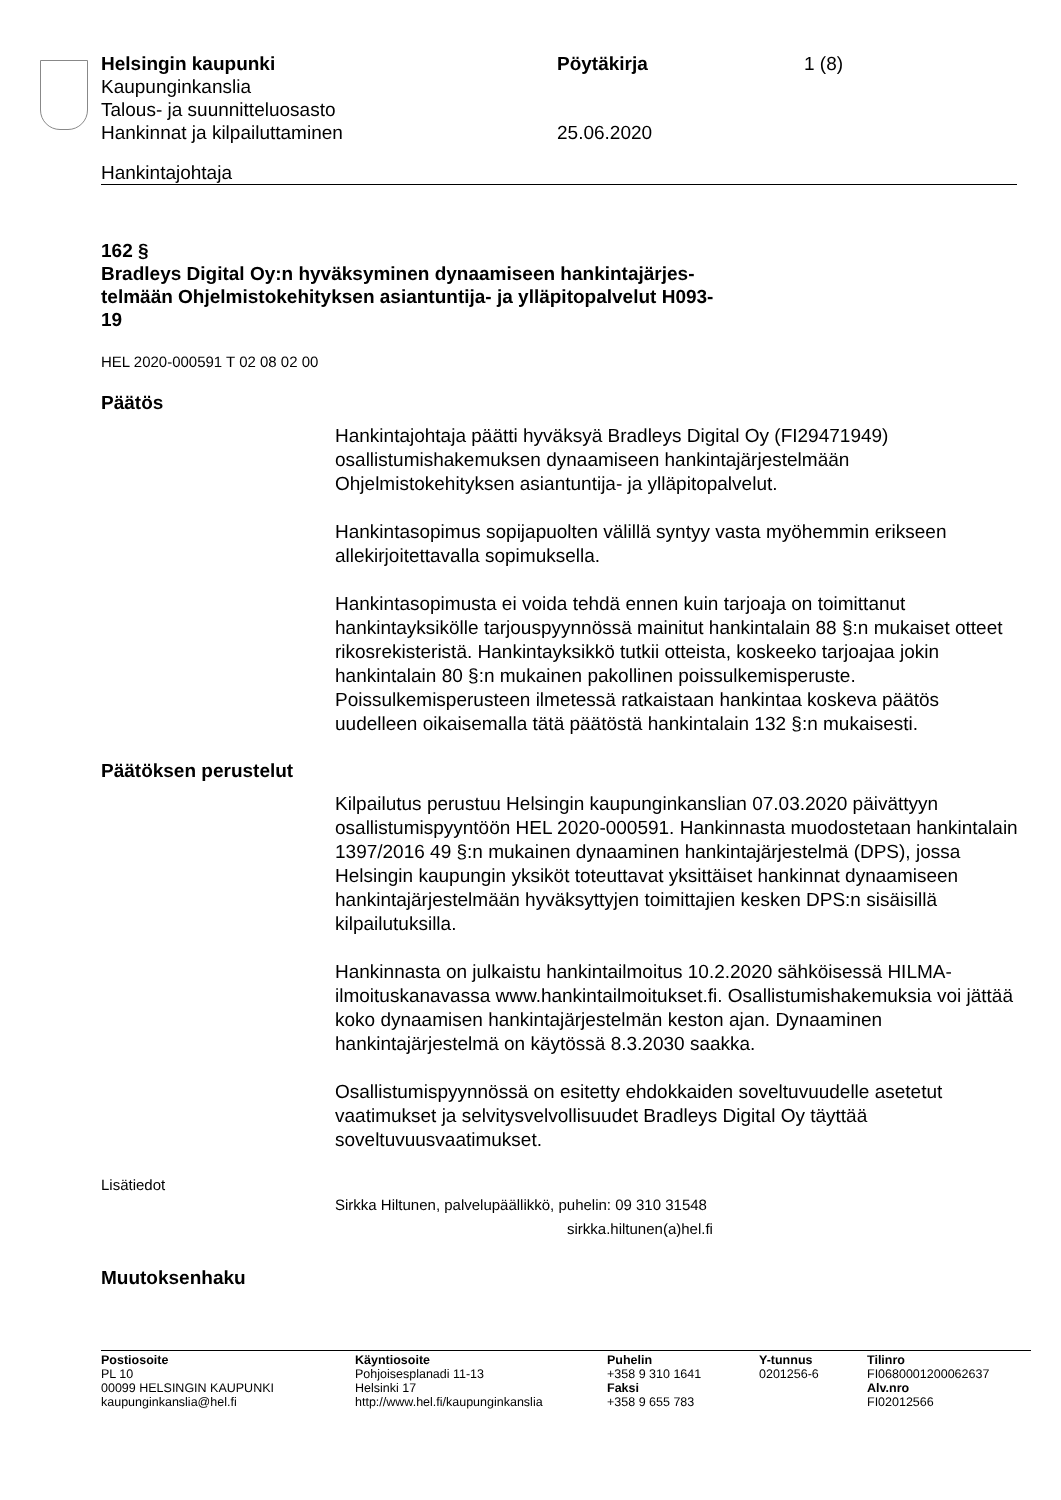Helsingin kaupunki
Kaupunginkanslia
Talous- ja suunnitteluosasto
Hankinnat ja kilpailuttaminen
Pöytäkirja
25.06.2020
1 (8)
Hankintajohtaja
162 §
Bradleys Digital Oy:n hyväksyminen dynaamiseen hankintajärjes-
telmään Ohjelmistokehityksen asiantuntija- ja ylläpitopalvelut H093-
19
HEL 2020-000591 T 02 08 02 00
Päätös
Hankintajohtaja päätti hyväksyä Bradleys Digital Oy (FI29471949) osallistumishakemuksen dynaamiseen hankintajärjestelmään Ohjelmistokehityksen asiantuntija- ja ylläpitopalvelut.
Hankintasopimus sopijapuolten välillä syntyy vasta myöhemmin erikseen allekirjoitettavalla sopimuksella.
Hankintasopimusta ei voida tehdä ennen kuin tarjoaja on toimittanut hankintayksikölle tarjouspyynnössä mainitut hankintalain 88 §:n mukaiset otteet rikosrekisteristä. Hankintayksikkö tutkii otteista, koskeeko tarjoajaa jokin hankintalain 80 §:n mukainen pakollinen poissulkemisperuste. Poissulkemisperusteen ilmetessä ratkaistaan hankintaa koskeva päätös uudelleen oikaisemalla tätä päätöstä hankintalain 132 §:n mukaisesti.
Päätöksen perustelut
Kilpailutus perustuu Helsingin kaupunginkanslian 07.03.2020 päivättyyn osallistumispyyntöön HEL 2020-000591. Hankinnasta muodostetaan hankintalain 1397/2016 49 §:n mukainen dynaaminen hankintajärjestelmä (DPS), jossa Helsingin kaupungin yksiköt toteuttavat yksittäiset hankinnat dynaamiseen hankintajärjestelmään hyväksyttyjen toimittajien kesken DPS:n sisäisillä kilpailutuksilla.
Hankinnasta on julkaistu hankintailmoitus 10.2.2020 sähköisessä HILMA-ilmoituskanavassa www.hankintailmoitukset.fi. Osallistumishakemuksia voi jättää koko dynaamisen hankintajärjestelmän keston ajan. Dynaaminen hankintajärjestelmä on käytössä 8.3.2030 saakka.
Osallistumispyynnössä on esitetty ehdokkaiden soveltuvuudelle asetetut vaatimukset ja selvitysvelvollisuudet Bradleys Digital Oy täyttää soveltuvuusvaatimukset.
Lisätiedot
Sirkka Hiltunen, palvelupäällikkö, puhelin: 09 310 31548
sirkka.hiltunen(a)hel.fi
Muutoksenhaku
Postiosoite
PL 10
00099 HELSINGIN KAUPUNKI
kaupunginkanslia@hel.fi
Käyntiosoite
Pohjoisesplanadi 11-13
Helsinki 17
http://www.hel.fi/kaupunginkanslia
Puhelin
+358 9 310 1641
Faksi
+358 9 655 783
Y-tunnus
0201256-6
Tilinro
FI0680001200062637
Alv.nro
FI02012566